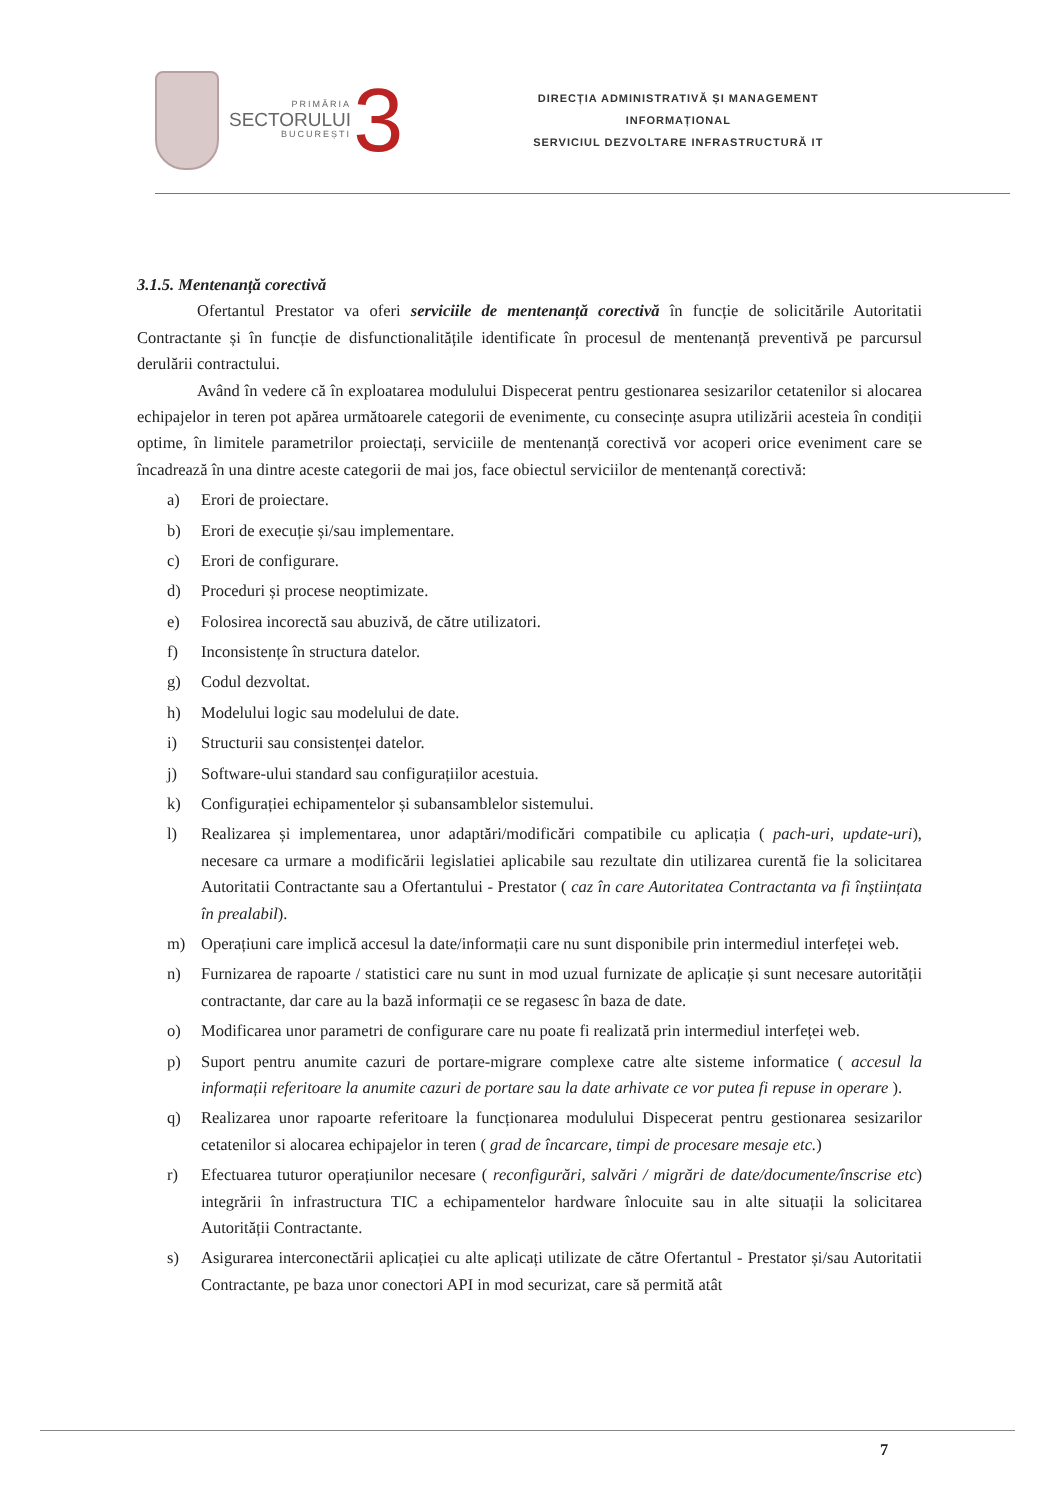PRIMĂRIA
SECTORULUI
BUCUREȘTI
3
DIRECȚIA ADMINISTRATIVĂ ȘI MANAGEMENT
INFORMAȚIONAL
SERVICIUL DEZVOLTARE INFRASTRUCTURĂ IT
3.1.5. Mentenanță corectivă
Ofertantul Prestator va oferi serviciile de mentenanță corectivă în funcție de solicitările Autoritatii Contractante și în funcție de disfunctionalitățile identificate în procesul de mentenanță preventivă pe parcursul derulării contractului.
Având în vedere că în exploatarea modulului Dispecerat pentru gestionarea sesizarilor cetatenilor si alocarea echipajelor in teren pot apărea următoarele categorii de evenimente, cu consecințe asupra utilizării acesteia în condiții optime, în limitele parametrilor proiectați, serviciile de mentenanță corectivă vor acoperi orice eveniment care se încadrează în una dintre aceste categorii de mai jos, face obiectul serviciilor de mentenanță corectivă:
a) Erori de proiectare.
b) Erori de execuție și/sau implementare.
c) Erori de configurare.
d) Proceduri și procese neoptimizate.
e) Folosirea incorectă sau abuzivă, de către utilizatori.
f) Inconsistențe în structura datelor.
g) Codul dezvoltat.
h) Modelului logic sau modelului de date.
i) Structurii sau consistenței datelor.
j) Software-ului standard sau configurațiilor acestuia.
k) Configurației echipamentelor și subansamblelor sistemului.
l) Realizarea și implementarea, unor adaptări/modificări compatibile cu aplicația ( pach-uri, update-uri), necesare ca urmare a modificării legislatiei aplicabile sau rezultate din utilizarea curentă fie la solicitarea Autoritatii Contractante sau a Ofertantului - Prestator ( caz în care Autoritatea Contractanta va fi înștiințata în prealabil).
m) Operațiuni care implică accesul la date/informații care nu sunt disponibile prin intermediul interfeței web.
n) Furnizarea de rapoarte / statistici care nu sunt in mod uzual furnizate de aplicație și sunt necesare autorității contractante, dar care au la bază informații ce se regasesc în baza de date.
o) Modificarea unor parametri de configurare care nu poate fi realizată prin intermediul interfeței web.
p) Suport pentru anumite cazuri de portare-migrare complexe catre alte sisteme informatice ( accesul la informații referitoare la anumite cazuri de portare sau la date arhivate ce vor putea fi repuse in operare ).
q) Realizarea unor rapoarte referitoare la funcționarea modulului Dispecerat pentru gestionarea sesizarilor cetatenilor si alocarea echipajelor in teren ( grad de încarcare, timpi de procesare mesaje etc.)
r) Efectuarea tuturor operațiunilor necesare ( reconfigurări, salvări / migrări de date/documente/înscrise etc) integrării în infrastructura TIC a echipamentelor hardware înlocuite sau in alte situații la solicitarea Autorității Contractante.
s) Asigurarea interconectării aplicației cu alte aplicați utilizate de către Ofertantul - Prestator și/sau Autoritatii Contractante, pe baza unor conectori API in mod securizat, care să permită atât
7